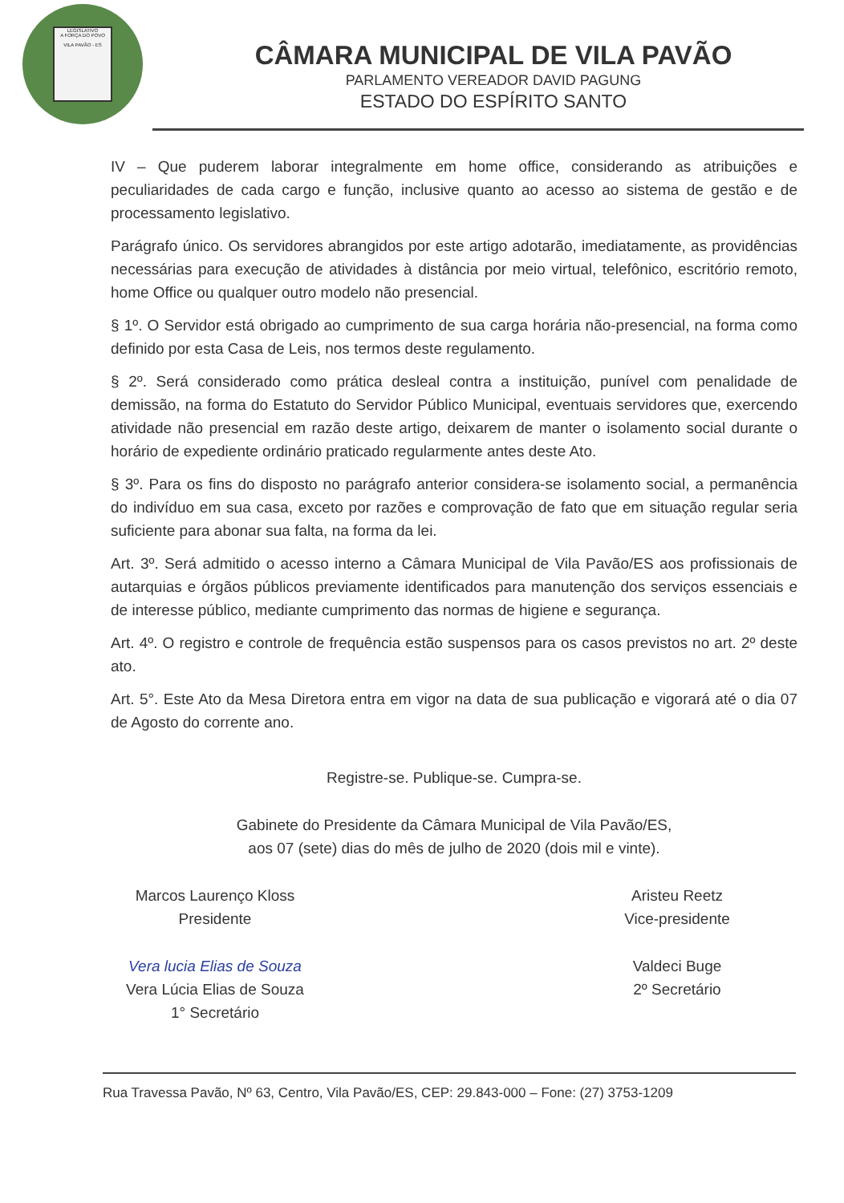LEGISLATIVO
A FORÇA DO POVO
VILA PAVÃO - ES
CÂMARA MUNICIPAL DE VILA PAVÃO
PARLAMENTO VEREADOR DAVID PAGUNG
ESTADO DO ESPÍRITO SANTO
IV – Que puderem laborar integralmente em home office, considerando as atribuições e peculiaridades de cada cargo e função, inclusive quanto ao acesso ao sistema de gestão e de processamento legislativo.
Parágrafo único. Os servidores abrangidos por este artigo adotarão, imediatamente, as providências necessárias para execução de atividades à distância por meio virtual, telefônico, escritório remoto, home Office ou qualquer outro modelo não presencial.
§ 1º. O Servidor está obrigado ao cumprimento de sua carga horária não-presencial, na forma como definido por esta Casa de Leis, nos termos deste regulamento.
§ 2º. Será considerado como prática desleal contra a instituição, punível com penalidade de demissão, na forma do Estatuto do Servidor Público Municipal, eventuais servidores que, exercendo atividade não presencial em razão deste artigo, deixarem de manter o isolamento social durante o horário de expediente ordinário praticado regularmente antes deste Ato.
§ 3º. Para os fins do disposto no parágrafo anterior considera-se isolamento social, a permanência do indivíduo em sua casa, exceto por razões e comprovação de fato que em situação regular seria suficiente para abonar sua falta, na forma da lei.
Art. 3º. Será admitido o acesso interno a Câmara Municipal de Vila Pavão/ES aos profissionais de autarquias e órgãos públicos previamente identificados para manutenção dos serviços essenciais e de interesse público, mediante cumprimento das normas de higiene e segurança.
Art. 4º. O registro e controle de frequência estão suspensos para os casos previstos no art. 2º deste ato.
Art. 5°. Este Ato da Mesa Diretora entra em vigor na data de sua publicação e vigorará até o dia 07 de Agosto do corrente ano.
Registre-se. Publique-se. Cumpra-se.
Gabinete do Presidente da Câmara Municipal de Vila Pavão/ES,
aos 07 (sete) dias do mês de julho de 2020 (dois mil e vinte).
Marcos Laurenço Kloss
Presidente
Aristeu Reetz
Vice-presidente
Vera lucia Elias de Souza
Vera Lúcia Elias de Souza
1° Secretário
Valdeci Buge
2º Secretário
Rua Travessa Pavão, Nº 63, Centro, Vila Pavão/ES, CEP: 29.843-000 – Fone: (27) 3753-1209